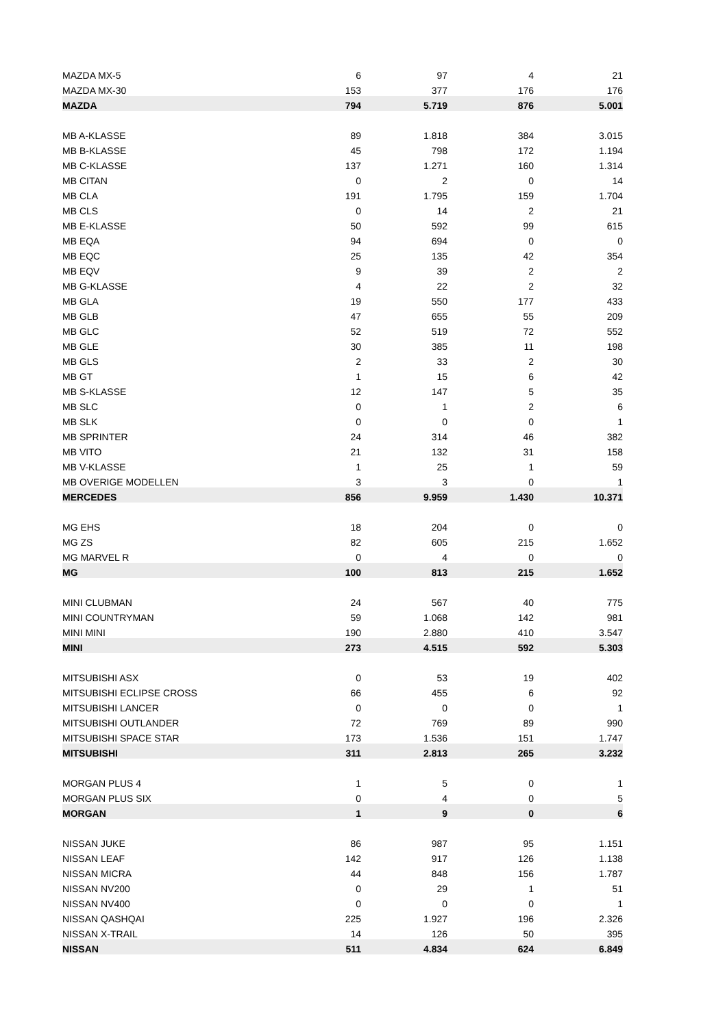| MAZDA MX-5 | 6 | 97 | 4 | 21 |
| MAZDA MX-30 | 153 | 377 | 176 | 176 |
| MAZDA | 794 | 5.719 | 876 | 5.001 |
| MB A-KLASSE | 89 | 1.818 | 384 | 3.015 |
| MB B-KLASSE | 45 | 798 | 172 | 1.194 |
| MB C-KLASSE | 137 | 1.271 | 160 | 1.314 |
| MB CITAN | 0 | 2 | 0 | 14 |
| MB CLA | 191 | 1.795 | 159 | 1.704 |
| MB CLS | 0 | 14 | 2 | 21 |
| MB E-KLASSE | 50 | 592 | 99 | 615 |
| MB EQA | 94 | 694 | 0 | 0 |
| MB EQC | 25 | 135 | 42 | 354 |
| MB EQV | 9 | 39 | 2 | 2 |
| MB G-KLASSE | 4 | 22 | 2 | 32 |
| MB GLA | 19 | 550 | 177 | 433 |
| MB GLB | 47 | 655 | 55 | 209 |
| MB GLC | 52 | 519 | 72 | 552 |
| MB GLE | 30 | 385 | 11 | 198 |
| MB GLS | 2 | 33 | 2 | 30 |
| MB GT | 1 | 15 | 6 | 42 |
| MB S-KLASSE | 12 | 147 | 5 | 35 |
| MB SLC | 0 | 1 | 2 | 6 |
| MB SLK | 0 | 0 | 0 | 1 |
| MB SPRINTER | 24 | 314 | 46 | 382 |
| MB VITO | 21 | 132 | 31 | 158 |
| MB V-KLASSE | 1 | 25 | 1 | 59 |
| MB OVERIGE MODELLEN | 3 | 3 | 0 | 1 |
| MERCEDES | 856 | 9.959 | 1.430 | 10.371 |
| MG EHS | 18 | 204 | 0 | 0 |
| MG ZS | 82 | 605 | 215 | 1.652 |
| MG MARVEL R | 0 | 4 | 0 | 0 |
| MG | 100 | 813 | 215 | 1.652 |
| MINI CLUBMAN | 24 | 567 | 40 | 775 |
| MINI COUNTRYMAN | 59 | 1.068 | 142 | 981 |
| MINI MINI | 190 | 2.880 | 410 | 3.547 |
| MINI | 273 | 4.515 | 592 | 5.303 |
| MITSUBISHI ASX | 0 | 53 | 19 | 402 |
| MITSUBISHI ECLIPSE CROSS | 66 | 455 | 6 | 92 |
| MITSUBISHI LANCER | 0 | 0 | 0 | 1 |
| MITSUBISHI OUTLANDER | 72 | 769 | 89 | 990 |
| MITSUBISHI SPACE STAR | 173 | 1.536 | 151 | 1.747 |
| MITSUBISHI | 311 | 2.813 | 265 | 3.232 |
| MORGAN PLUS 4 | 1 | 5 | 0 | 1 |
| MORGAN PLUS SIX | 0 | 4 | 0 | 5 |
| MORGAN | 1 | 9 | 0 | 6 |
| NISSAN JUKE | 86 | 987 | 95 | 1.151 |
| NISSAN LEAF | 142 | 917 | 126 | 1.138 |
| NISSAN MICRA | 44 | 848 | 156 | 1.787 |
| NISSAN NV200 | 0 | 29 | 1 | 51 |
| NISSAN NV400 | 0 | 0 | 0 | 1 |
| NISSAN QASHQAI | 225 | 1.927 | 196 | 2.326 |
| NISSAN X-TRAIL | 14 | 126 | 50 | 395 |
| NISSAN | 511 | 4.834 | 624 | 6.849 |